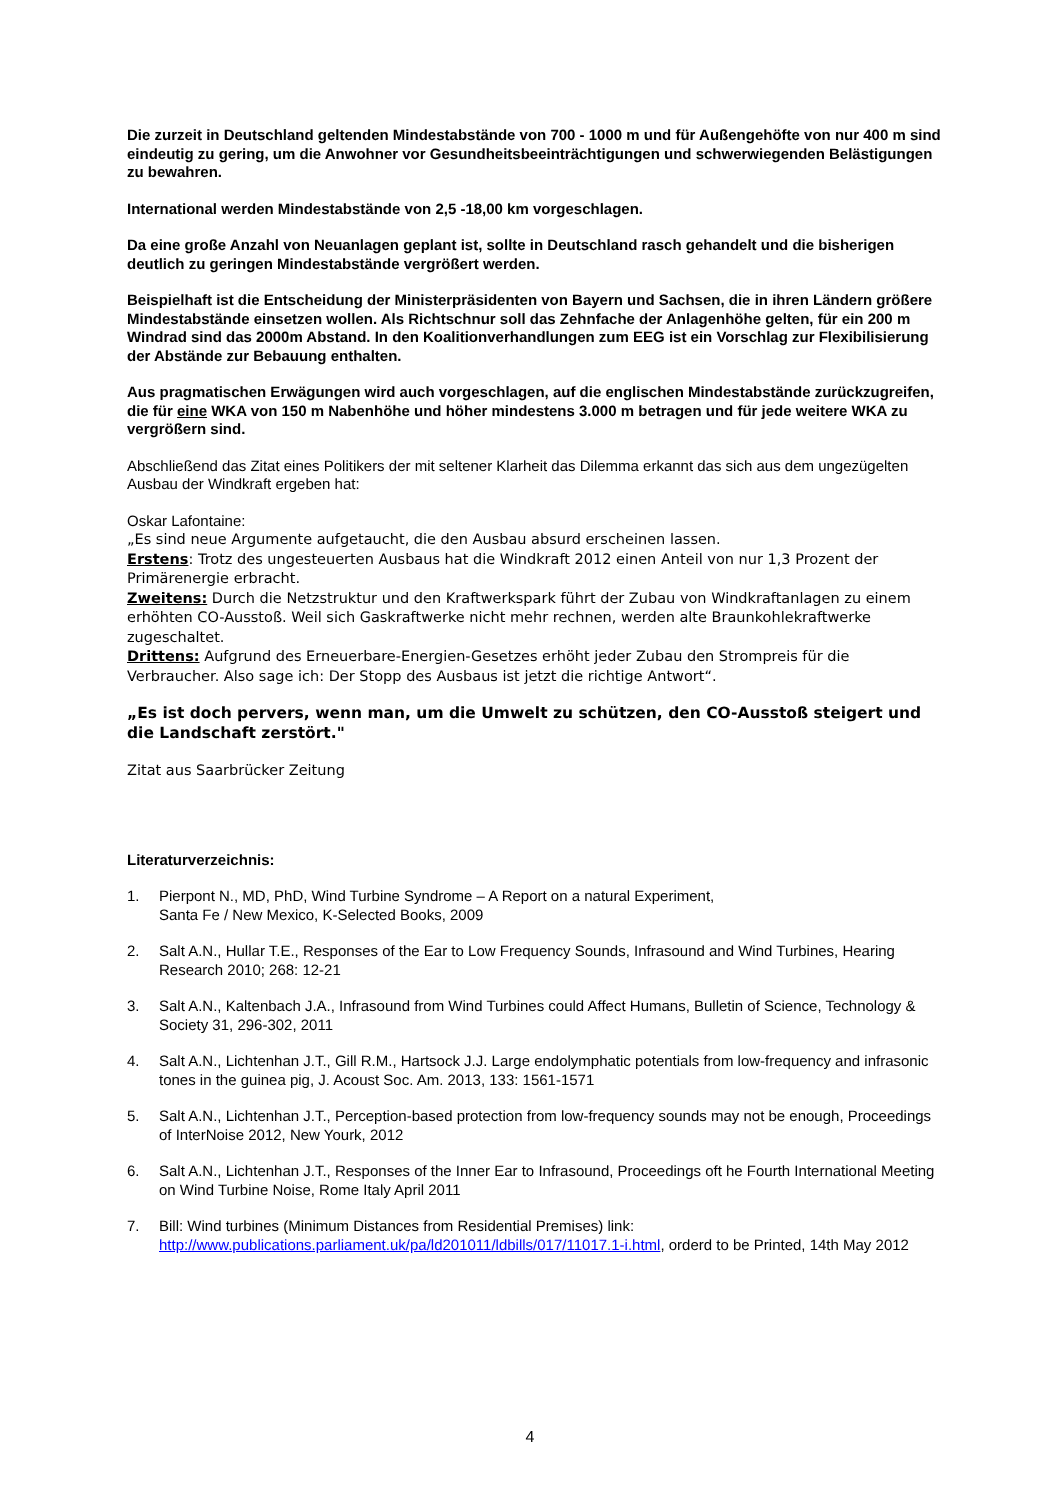Die zurzeit in Deutschland geltenden Mindestabstände von 700 - 1000 m und für Außengehöfte von nur 400 m sind eindeutig zu gering, um die Anwohner vor Gesundheitsbeeinträchtigungen und schwerwiegenden Belästigungen zu bewahren.
International werden Mindestabstände von 2,5 -18,00 km vorgeschlagen.
Da eine große Anzahl von Neuanlagen geplant ist, sollte in Deutschland rasch gehandelt und die bisherigen deutlich zu geringen Mindestabstände vergrößert werden.
Beispielhaft ist die Entscheidung der Ministerpräsidenten von Bayern und Sachsen, die in ihren Ländern größere Mindestabstände einsetzen wollen. Als Richtschnur soll das Zehnfache der Anlagenhöhe gelten, für ein 200 m Windrad sind das 2000m Abstand. In den Koalitionverhandlungen zum EEG ist ein Vorschlag zur Flexibilisierung der Abstände zur Bebauung enthalten.
Aus pragmatischen Erwägungen wird auch vorgeschlagen, auf die englischen Mindestabstände zurückzugreifen, die für eine WKA von 150 m Nabenhöhe und höher mindestens 3.000 m betragen und für jede weitere WKA zu vergrößern sind.
Abschließend das Zitat eines Politikers der mit seltener Klarheit das Dilemma erkannt das sich aus dem ungezügelten Ausbau der Windkraft ergeben hat:
Oskar Lafontaine:
„Es sind neue Argumente aufgetaucht, die den Ausbau absurd erscheinen lassen.
Erstens: Trotz des ungesteuerten Ausbaus hat die Windkraft 2012 einen Anteil von nur 1,3 Prozent der Primärenergie erbracht.
Zweitens: Durch die Netzstruktur und den Kraftwerkspark führt der Zubau von Windkraftanlagen zu einem erhöhten CO-Ausstoß. Weil sich Gaskraftwerke nicht mehr rechnen, werden alte Braunkohlekraftwerke zugeschaltet.
Drittens: Aufgrund des Erneuerbare-Energien-Gesetzes erhöht jeder Zubau den Strompreis für die Verbraucher. Also sage ich: Der Stopp des Ausbaus ist jetzt die richtige Antwort“.
„Es ist doch pervers, wenn man, um die Umwelt zu schützen, den CO-Ausstoß steigert und die Landschaft zerstört."
Zitat aus Saarbrücker Zeitung
Literaturverzeichnis:
1. Pierpont N., MD, PhD, Wind Turbine Syndrome – A Report on a natural Experiment,
Santa Fe / New Mexico, K-Selected Books, 2009
2. Salt A.N., Hullar T.E., Responses of the Ear to Low Frequency Sounds, Infrasound and Wind Turbines, Hearing Research 2010; 268: 12-21
3. Salt A.N., Kaltenbach J.A., Infrasound from Wind Turbines could Affect Humans, Bulletin of Science, Technology & Society 31, 296-302, 2011
4. Salt A.N., Lichtenhan J.T., Gill R.M., Hartsock J.J. Large endolymphatic potentials from low-frequency and infrasonic tones in the guinea pig, J. Acoust Soc. Am. 2013, 133: 1561-1571
5. Salt A.N., Lichtenhan J.T., Perception-based protection from low-frequency sounds may not be enough, Proceedings of InterNoise 2012, New Yourk, 2012
6. Salt A.N., Lichtenhan J.T., Responses of the Inner Ear to Infrasound, Proceedings oft he Fourth International Meeting on Wind Turbine Noise, Rome Italy April 2011
7. Bill: Wind turbines (Minimum Distances from Residential Premises) link: http://www.publications.parliament.uk/pa/ld201011/ldbills/017/11017.1-i.html, orderd to be Printed, 14th May 2012
4